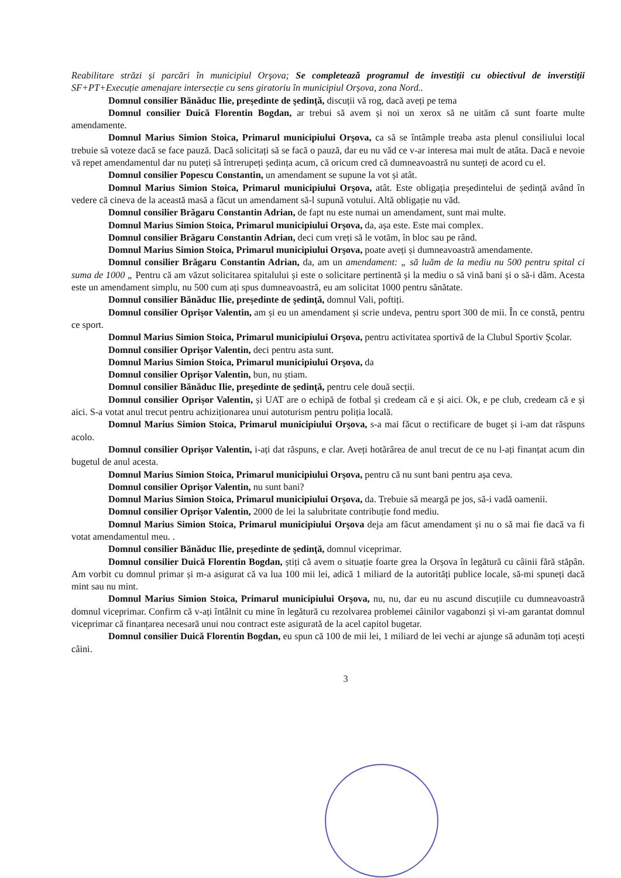Reabilitare străzi și parcări în municipiul Orşova; Se completează programul de investiții cu obiectivul de inverstiții SF+PT+Execuție amenajare intersecție cu sens giratoriu în municipiul Orșova, zona Nord..
Domnul consilier Bănăduc Ilie, preşedinte de şedinţă, discuții vă rog, dacă aveți pe tema
Domnul consilier Duică Florentin Bogdan, ar trebui să avem și noi un xerox să ne uităm că sunt foarte multe amendamente.
Domnul Marius Simion Stoica, Primarul municipiului Orşova, ca să se întâmple treaba asta plenul consiliului local trebuie să voteze dacă se face pauză. Dacă solicitați să se facă o pauză, dar eu nu văd ce v-ar interesa mai mult de atâta. Dacă e nevoie vă repet amendamentul dar nu puteți să întrerupeți ședința acum, că oricum cred că dumneavoastră nu sunteți de acord cu el.
Domnul consilier Popescu Constantin, un amendament se supune la vot și atât.
Domnul Marius Simion Stoica, Primarul municipiului Orşova, atât. Este obligația președintelui de ședință având în vedere că cineva de la această masă a făcut un amendament să-l supună votului. Altă obligație nu văd.
Domnul consilier Brăgaru Constantin Adrian, de fapt nu este numai un amendament, sunt mai multe.
Domnul Marius Simion Stoica, Primarul municipiului Orşova, da, așa este. Este mai complex.
Domnul consilier Brăgaru Constantin Adrian, deci cum vreți să le votăm, în bloc sau pe rând.
Domnul Marius Simion Stoica, Primarul municipiului Orşova, poate aveți și dumneavoastră amendamente.
Domnul consilier Brăgaru Constantin Adrian, da, am un amendament: „ să luăm de la mediu nu 500 pentru spital ci suma de 1000 „ Pentru că am văzut solicitarea spitalului și este o solicitare pertinentă și la mediu o să vină bani și o să-i dăm. Acesta este un amendament simplu, nu 500 cum ați spus dumneavoastră, eu am solicitat 1000 pentru sănătate.
Domnul consilier Bănăduc Ilie, preşedinte de şedinţă, domnul Vali, poftiți.
Domnul consilier Oprişor Valentin, am și eu un amendament și scrie undeva, pentru sport 300 de mii. În ce constă, pentru ce sport.
Domnul Marius Simion Stoica, Primarul municipiului Orşova, pentru activitatea sportivă de la Clubul Sportiv Școlar.
Domnul consilier Oprişor Valentin, deci pentru asta sunt.
Domnul Marius Simion Stoica, Primarul municipiului Orşova, da
Domnul consilier Oprişor Valentin, bun, nu știam.
Domnul consilier Bănăduc Ilie, preşedinte de şedinţă, pentru cele două secții.
Domnul consilier Oprişor Valentin, și UAT are o echipă de fotbal și credeam că e și aici. Ok, e pe club, credeam că e și aici. S-a votat anul trecut pentru achiziționarea unui autoturism pentru poliția locală.
Domnul Marius Simion Stoica, Primarul municipiului Orşova, s-a mai făcut o rectificare de buget și i-am dat răspuns acolo.
Domnul consilier Oprişor Valentin, i-ați dat răspuns, e clar. Aveți hotărârea de anul trecut de ce nu l-ați finanțat acum din bugetul de anul acesta.
Domnul Marius Simion Stoica, Primarul municipiului Orşova, pentru că nu sunt bani pentru așa ceva.
Domnul consilier Oprişor Valentin, nu sunt bani?
Domnul Marius Simion Stoica, Primarul municipiului Orşova, da. Trebuie să meargă pe jos, să-i vadă oamenii.
Domnul consilier Oprişor Valentin, 2000 de lei la salubritate contribuție fond mediu.
Domnul Marius Simion Stoica, Primarul municipiului Orşova deja am făcut amendament și nu o să mai fie dacă va fi votat amendamentul meu. .
Domnul consilier Bănăduc Ilie, preşedinte de şedinţă, domnul viceprimar.
Domnul consilier Duică Florentin Bogdan, știți că avem o situație foarte grea la Orșova în legătură cu câinii fără stăpân. Am vorbit cu domnul primar și m-a asigurat că va lua 100 mii lei, adică 1 miliard de la autorități publice locale, să-mi spuneți dacă mint sau nu mint.
Domnul Marius Simion Stoica, Primarul municipiului Orşova, nu, nu, dar eu nu ascund discuțiile cu dumneavoastră domnul viceprimar. Confirm că v-ați întâlnit cu mine în legătură cu rezolvarea problemei câinilor vagabonzi și vi-am garantat domnul viceprimar că finanțarea necesară unui nou contract este asigurată de la acel capitol bugetar.
Domnul consilier Duică Florentin Bogdan, eu spun că 100 de mii lei, 1 miliard de lei vechi ar ajunge să adunăm toți acești câini.
3